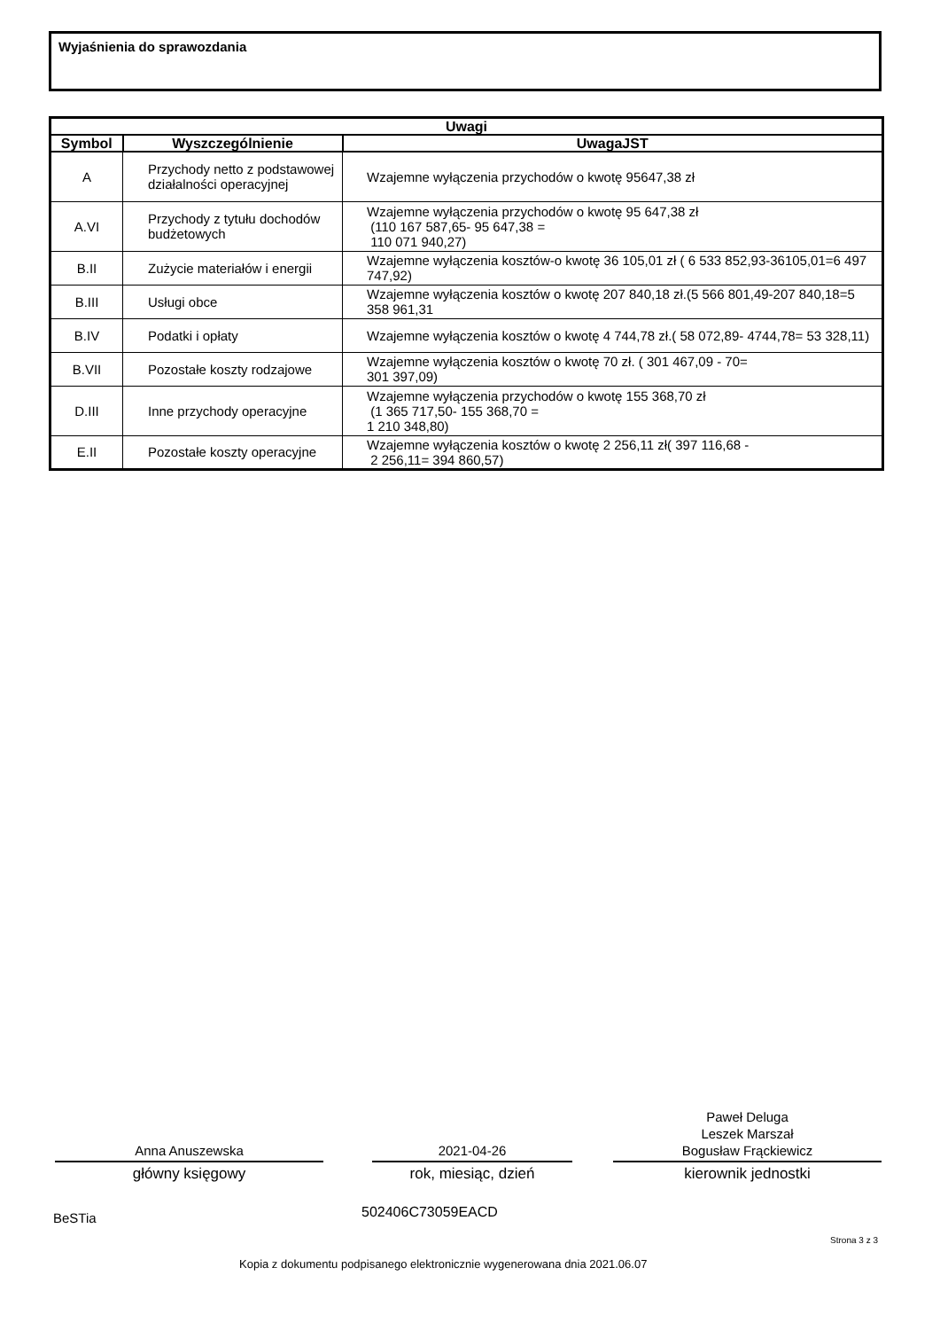Wyjaśnienia do sprawozdania
| Uwagi | | |
| --- | --- | --- |
| Symbol | Wyszczególnienie | UwagaJST |
| A | Przychody netto z podstawowej działalności operacyjnej | Wzajemne wyłączenia przychodów o kwotę 95647,38 zł |
| A.VI | Przychody z tytułu dochodów budżetowych | Wzajemne wyłączenia przychodów o kwotę 95 647,38 zł (110 167 587,65- 95 647,38 = 110 071 940,27) |
| B.II | Zużycie materiałów i energii | Wzajemne wyłączenia kosztów-o kwotę 36 105,01 zł ( 6 533 852,93-36105,01=6 497 747,92) |
| B.III | Usługi obce | Wzajemne wyłączenia kosztów o kwotę 207 840,18 zł.(5 566 801,49-207 840,18=5 358 961,31 |
| B.IV | Podatki i opłaty | Wzajemne wyłączenia kosztów o kwotę 4 744,78 zł.( 58 072,89- 4744,78= 53 328,11) |
| B.VII | Pozostałe koszty rodzajowe | Wzajemne wyłączenia kosztów o kwotę 70 zł. ( 301 467,09 - 70= 301 397,09) |
| D.III | Inne przychody operacyjne | Wzajemne wyłączenia przychodów o kwotę 155 368,70 zł (1 365 717,50- 155 368,70 = 1 210 348,80) |
| E.II | Pozostałe koszty operacyjne | Wzajemne wyłączenia kosztów o kwotę 2 256,11 zł( 397 116,68 - 2 256,11= 394 860,57) |
Anna Anuszewska
główny księgowy
2021-04-26
rok, miesiąc, dzień
Paweł Deluga
Leszek Marszał
Bogusław Frąckiewicz
kierownik jednostki
BeSTia 502406C73059EACD
Strona 3 z 3
Kopia z dokumentu podpisanego elektronicznie wygenerowana dnia 2021.06.07